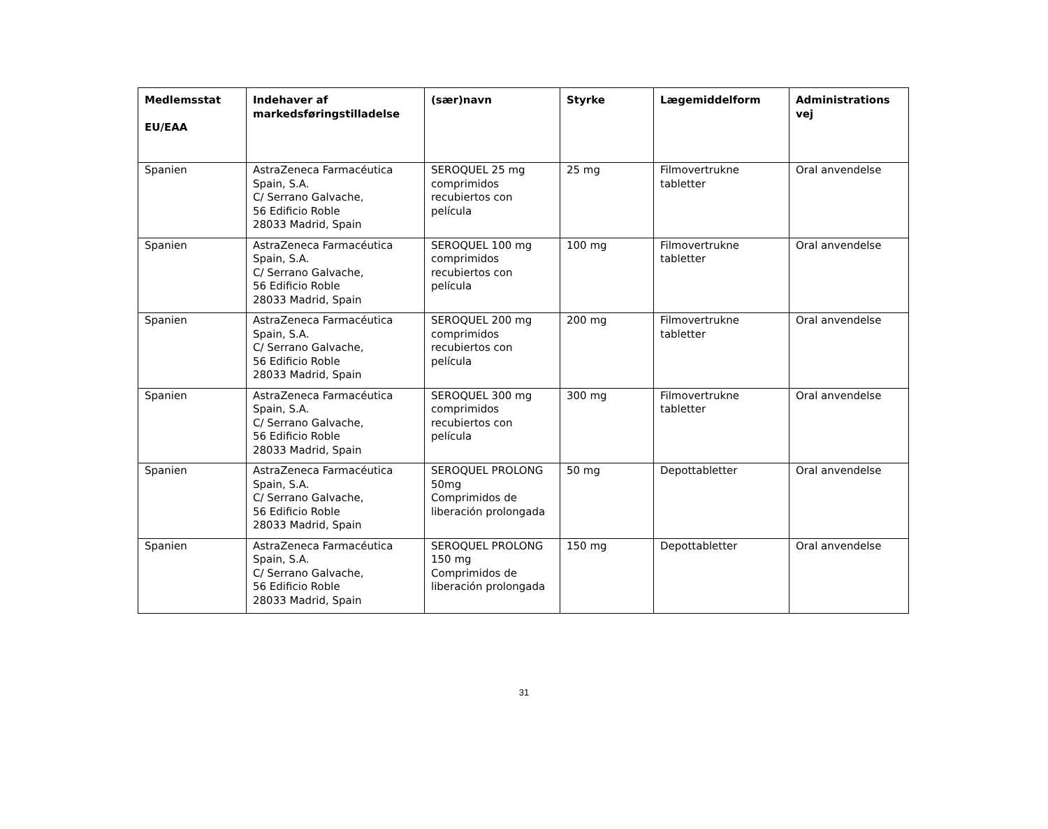| Medlemsstat EU/EAA | Indehaver af markedsføringstilladelse | (sær)navn | Styrke | Lægemiddelform | Administrations vej |
| --- | --- | --- | --- | --- | --- |
| Spanien | AstraZeneca Farmacéutica Spain, S.A. C/ Serrano Galvache, 56 Edificio Roble 28033 Madrid, Spain | SEROQUEL 25 mg comprimidos recubiertos con película | 25 mg | Filmovertrukne tabletter | Oral anvendelse |
| Spanien | AstraZeneca Farmacéutica Spain, S.A. C/ Serrano Galvache, 56 Edificio Roble 28033 Madrid, Spain | SEROQUEL 100 mg comprimidos recubiertos con película | 100 mg | Filmovertrukne tabletter | Oral anvendelse |
| Spanien | AstraZeneca Farmacéutica Spain, S.A. C/ Serrano Galvache, 56 Edificio Roble 28033 Madrid, Spain | SEROQUEL 200 mg comprimidos recubiertos con película | 200 mg | Filmovertrukne tabletter | Oral anvendelse |
| Spanien | AstraZeneca Farmacéutica Spain, S.A. C/ Serrano Galvache, 56 Edificio Roble 28033 Madrid, Spain | SEROQUEL 300 mg comprimidos recubiertos con película | 300 mg | Filmovertrukne tabletter | Oral anvendelse |
| Spanien | AstraZeneca Farmacéutica Spain, S.A. C/ Serrano Galvache, 56 Edificio Roble 28033 Madrid, Spain | SEROQUEL PROLONG 50mg Comprimidos de liberación prolongada | 50 mg | Depottabletter | Oral anvendelse |
| Spanien | AstraZeneca Farmacéutica Spain, S.A. C/ Serrano Galvache, 56 Edificio Roble 28033 Madrid, Spain | SEROQUEL PROLONG 150 mg Comprimidos de liberación prolongada | 150 mg | Depottabletter | Oral anvendelse |
31